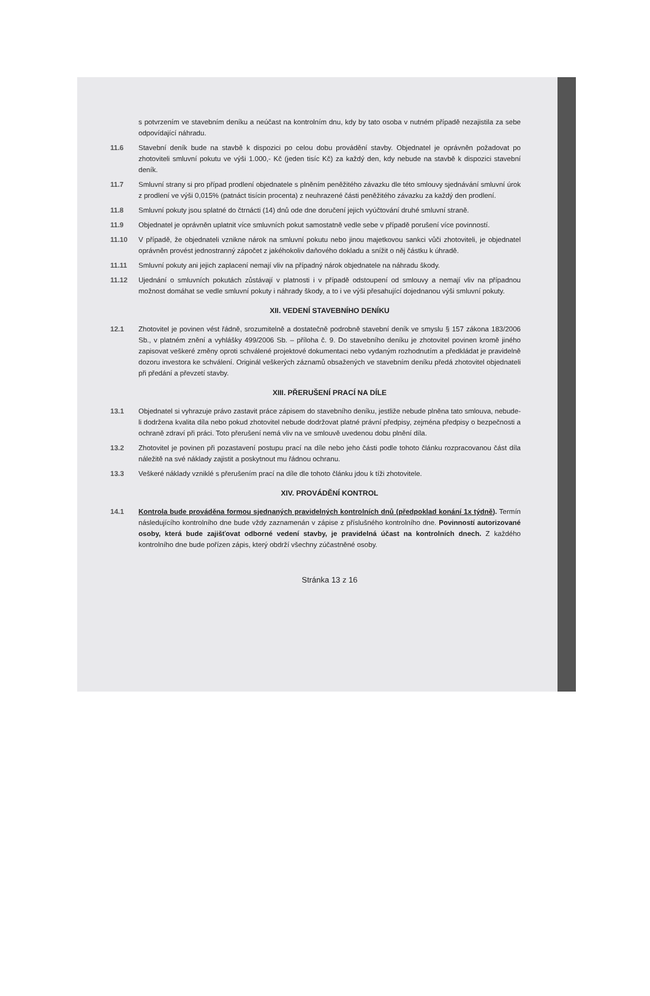s potvrzením ve stavebním deníku a neúčast na kontrolním dnu, kdy by tato osoba v nutném případě nezajistila za sebe odpovídající náhradu.
11.6 Stavební deník bude na stavbě k dispozici po celou dobu provádění stavby. Objednatel je oprávněn požadovat po zhotoviteli smluvní pokutu ve výši 1.000,- Kč (jeden tisíc Kč) za každý den, kdy nebude na stavbě k dispozici stavební deník.
11.7 Smluvní strany si pro případ prodlení objednatele s plněním peněžitého závazku dle této smlouvy sjednávání smluvní úrok z prodlení ve výši 0,015% (patnáct tisícin procenta) z neuhrazené části peněžitého závazku za každý den prodlení.
11.8 Smluvní pokuty jsou splatné do čtrnácti (14) dnů ode dne doručení jejich vyúčtování druhé smluvní straně.
11.9 Objednatel je oprávněn uplatnit více smluvních pokut samostatně vedle sebe v případě porušení více povinností.
11.10 V případě, že objednateli vznikne nárok na smluvní pokutu nebo jinou majetkovou sankci vůči zhotoviteli, je objednatel oprávněn provést jednostranný zápočet z jakéhokoliv daňového dokladu a snížit o něj částku k úhradě.
11.11 Smluvní pokuty ani jejich zaplacení nemají vliv na případný nárok objednatele na náhradu škody.
11.12 Ujednání o smluvních pokutách zůstávají v platnosti i v případě odstoupení od smlouvy a nemají vliv na případnou možnost domáhat se vedle smluvní pokuty i náhrady škody, a to i ve výši přesahující dojednanou výši smluvní pokuty.
XII. VEDENÍ STAVEBNÍHO DENÍKU
12.1 Zhotovitel je povinen vést řádně, srozumitelně a dostatečně podrobně stavební deník ve smyslu § 157 zákona 183/2006 Sb., v platném znění a vyhlášky 499/2006 Sb. – příloha č. 9. Do stavebního deníku je zhotovitel povinen kromě jiného zapisovat veškeré změny oproti schválené projektové dokumentaci nebo vydaným rozhodnutím a předkládat je pravidelně dozoru investora ke schválení. Originál veškerých záznamů obsažených ve stavebním deníku předá zhotovitel objednateli při předání a převzetí stavby.
XIII. PŘERUŠENÍ PRACÍ NA DÍLE
13.1 Objednatel si vyhrazuje právo zastavit práce zápisem do stavebního deníku, jestliže nebude plněna tato smlouva, nebude-li dodržena kvalita díla nebo pokud zhotovitel nebude dodržovat platné právní předpisy, zejména předpisy o bezpečnosti a ochraně zdraví při práci. Toto přerušení nemá vliv na ve smlouvě uvedenou dobu plnění díla.
13.2 Zhotovitel je povinen při pozastavení postupu prací na díle nebo jeho části podle tohoto článku rozpracovanou část díla náležitě na své náklady zajistit a poskytnout mu řádnou ochranu.
13.3 Veškeré náklady vzniklé s přerušením prací na díle dle tohoto článku jdou k tíži zhotovitele.
XIV. PROVÁDĚNÍ KONTROL
14.1 Kontrola bude prováděna formou sjednaných pravidelných kontrolních dnů (předpoklad konání 1x týdně). Termín následujícího kontrolního dne bude vždy zaznamenán v zápise z příslušného kontrolního dne. Povinností autorizované osoby, která bude zajišťovat odborné vedení stavby, je pravidelná účast na kontrolních dnech. Z každého kontrolního dne bude pořízen zápis, který obdrží všechny zúčastněné osoby.
Stránka 13 z 16